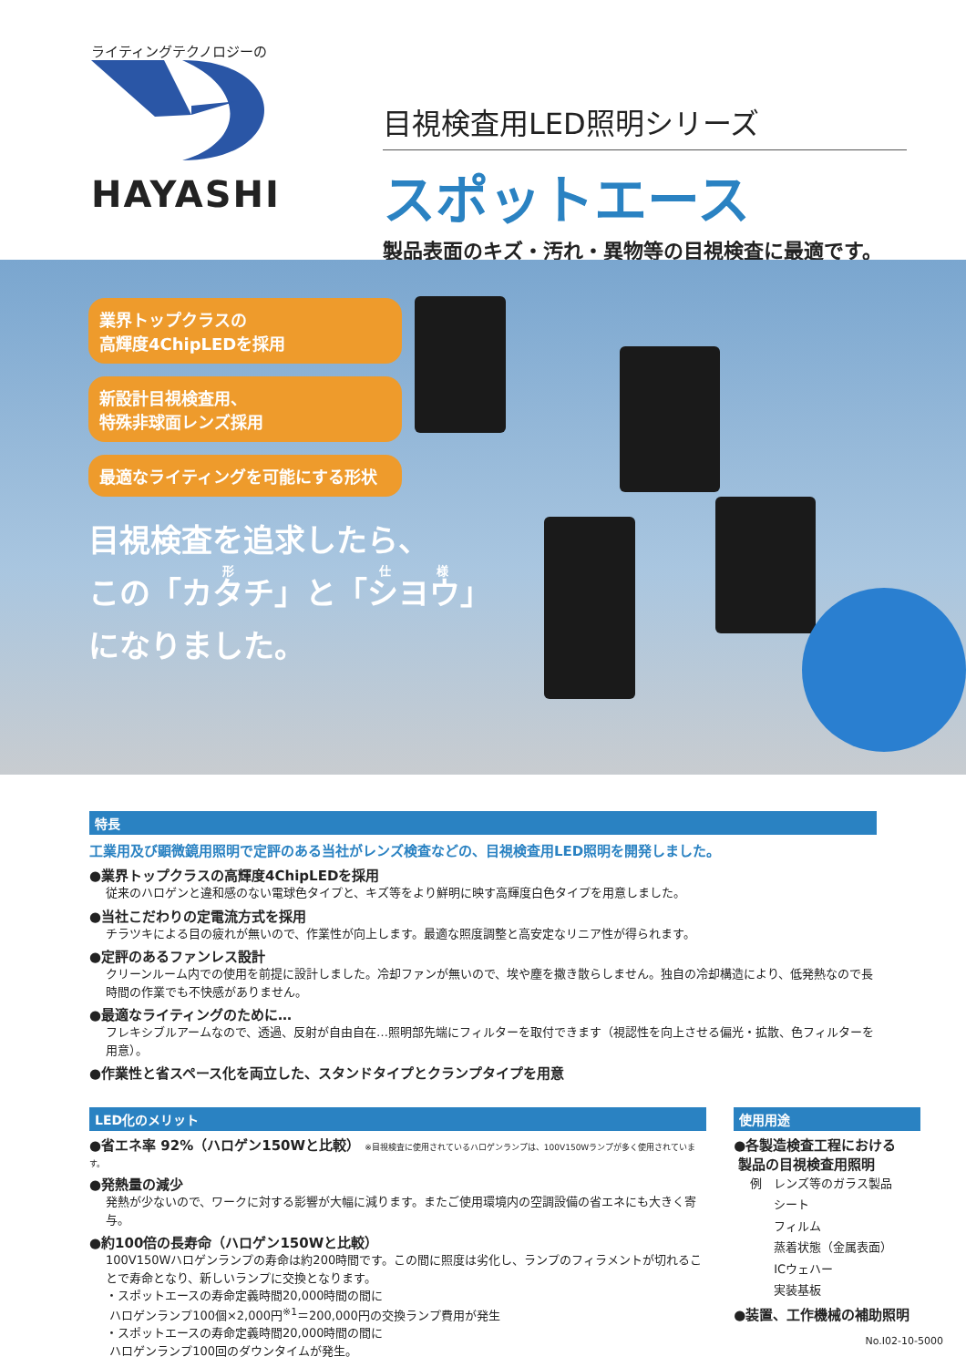ライティングテクノロジーの
HAYASHI
目視検査用LED照明シリーズ
スポットエース
製品表面のキズ・汚れ・異物等の目視検査に最適です。
業界トップクラスの
高輝度4ChipLEDを採用
新設計目視検査用、
特殊非球面レンズ採用
最適なライティングを可能にする形状
目視検査を追求したら、
この「カタチ」と「シヨウ」
になりました。
特長
工業用及び顕微鏡用照明で定評のある当社がレンズ検査などの、目視検査用LED照明を開発しました。
●業界トップクラスの高輝度4ChipLEDを採用
従来のハロゲンと違和感のない電球色タイプと、キズ等をより鮮明に映す高輝度白色タイプを用意しました。
●当社こだわりの定電流方式を採用
チラツキによる目の疲れが無いので、作業性が向上します。最適な照度調整と高安定なリニア性が得られます。
●定評のあるファンレス設計
クリーンルーム内での使用を前提に設計しました。冷却ファンが無いので、埃や塵を撒き散らしません。独自の冷却構造により、低発熱なので長時間の作業でも不快感がありません。
●最適なライティングのために…
フレキシブルアームなので、透過、反射が自由自在…照明部先端にフィルターを取付できます（視認性を向上させる偏光・拡散、色フィルターを用意）。
●作業性と省スペース化を両立した、スタンドタイプとクランプタイプを用意
LED化のメリット
●省エネ率 92%（ハロゲン150Wと比較） ※目視検査に使用されているハロゲンランプは、100V150Wランプが多く使用されています。
●発熱量の減少
発熱が少ないので、ワークに対する影響が大幅に減ります。またご使用環境内の空調設備の省エネにも大きく寄与。
●約100倍の長寿命（ハロゲン150Wと比較）
100V150Wハロゲンランプの寿命は約200時間です。この間に照度は劣化し、ランプのフィラメントが切れることで寿命となり、新しいランプに交換となります。
・スポットエースの寿命定義時間20,000時間の間に
ハロゲンランプ100個×2,000円<sup>※1</sup>＝200,000円の交換ランプ費用が発生
・スポットエースの寿命定義時間20,000時間の間に
ハロゲンランプ100回のダウンタイムが発生。
使用用途
●各製造検査工程における
製品の目視検査用照明
例　レンズ等のガラス製品
　　シート
　　フィルム
　　蒸着状態（金属表面）
　　ICウェハー
　　実装基板
●装置、工作機械の補助照明
No.I02-10-5000